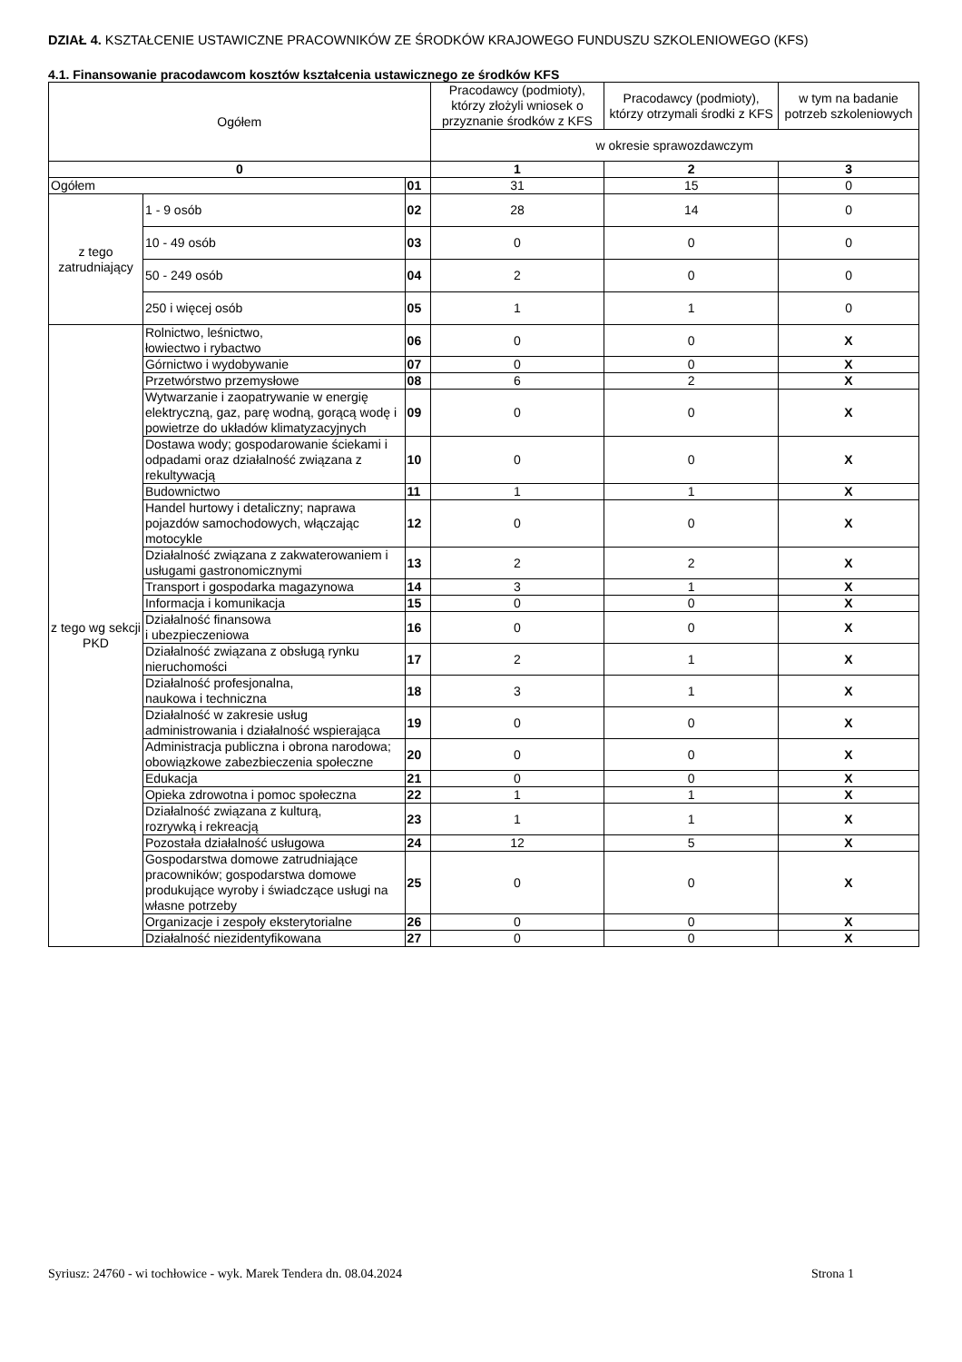DZIAŁ 4. KSZTAŁCENIE USTAWICZNE PRACOWNIKÓW ZE ŚRODKÓW KRAJOWEGO FUNDUSZU SZKOLENIOWEGO (KFS)
4.1. Finansowanie pracodawcom kosztów kształcenia ustawicznego ze środków KFS
| Ogółem | | | Pracodawcy (podmioty), którzy złożyli wniosek o przyznanie środków z KFS | Pracodawcy (podmioty), którzy otrzymali środki z KFS | w tym na badanie potrzeb szkoleniowych |
| --- | --- | --- | --- | --- | --- |
| | | | w okresie sprawozdawczym | | |
| 0 | | | 1 | 2 | 3 |
| Ogółem | | 01 | 31 | 15 | 0 |
| z tego zatrudniający | 1 - 9 osób | 02 | 28 | 14 | 0 |
| | 10 - 49 osób | 03 | 0 | 0 | 0 |
| | 50 - 249 osób | 04 | 2 | 0 | 0 |
| | 250 i więcej osób | 05 | 1 | 1 | 0 |
| z tego wg sekcji PKD | Rolnictwo, leśnictwo, łowiectwo i rybactwo | 06 | 0 | 0 | X |
| | Górnictwo i wydobywanie | 07 | 0 | 0 | X |
| | Przetwórstwo przemysłowe | 08 | 6 | 2 | X |
| | Wytwarzanie i zaopatrywanie w energię elektryczną, gaz, parę wodną, gorącą wodę i powietrze do układów klimatyzacyjnych | 09 | 0 | 0 | X |
| | Dostawa wody; gospodarowanie ściekami i odpadami oraz działalność związana z rekultywacją | 10 | 0 | 0 | X |
| | Budownictwo | 11 | 1 | 1 | X |
| | Handel hurtowy i detaliczny; naprawa pojazdów samochodowych, włączając motocykle | 12 | 0 | 0 | X |
| | Działalność związana z zakwaterowaniem i usługami gastronomicznymi | 13 | 2 | 2 | X |
| | Transport i gospodarka magazynowa | 14 | 3 | 1 | X |
| | Informacja i komunikacja | 15 | 0 | 0 | X |
| | Działalność finansowa i ubezpieczeniowa | 16 | 0 | 0 | X |
| | Działalność związana z obsługą rynku nieruchomości | 17 | 2 | 1 | X |
| | Działalność profesjonalna, naukowa i techniczna | 18 | 3 | 1 | X |
| | Działalność w zakresie usług administrowania i działalność wspierająca | 19 | 0 | 0 | X |
| | Administracja publiczna i obrona narodowa; obowiązkowe zabezbieczenia społeczne | 20 | 0 | 0 | X |
| | Edukacja | 21 | 0 | 0 | X |
| | Opieka zdrowotna i pomoc społeczna | 22 | 1 | 1 | X |
| | Działalność związana z kulturą, rozrywką i rekreacją | 23 | 1 | 1 | X |
| | Pozostała działalność usługowa | 24 | 12 | 5 | X |
| | Gospodarstwa domowe zatrudniające pracowników; gospodarstwa domowe produkujące wyroby i świadczące usługi na własne potrzeby | 25 | 0 | 0 | X |
| | Organizacje i zespoły eksterytorialne | 26 | 0 | 0 | X |
| | Działalność niezidentyfikowana | 27 | 0 | 0 | X |
Syriusz: 24760 - wi tochłowice - wyk. Marek Tendera dn. 08.04.2024 Strona 1